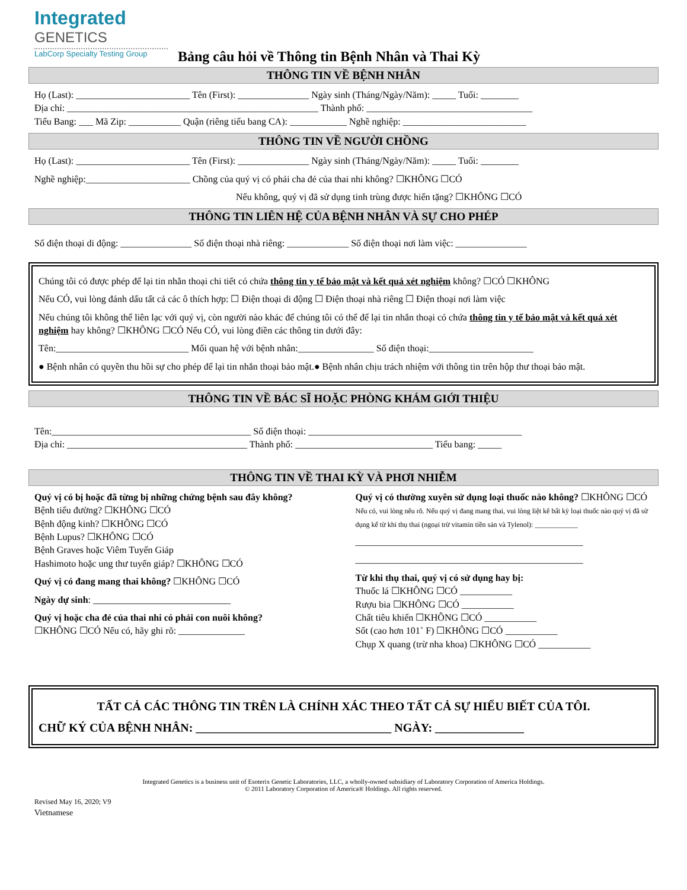Integrated
GENETICS
LabCorp Specialty Testing Group
Bảng câu hỏi về Thông tin Bệnh Nhân và Thai Kỳ
THÔNG TIN VỀ BỆNH NHÂN
Họ (Last): ________________________ Tên (First): _______________ Ngày sinh (Tháng/Ngày/Năm): _____ Tuổi: ________
Địa chỉ: _____________________________________________________ Thành phố: ___________________________________
Tiểu Bang: ___ Mã Zip: ___________ Quận (riêng tiểu bang CA): ____________ Nghề nghiệp: __________________________
THÔNG TIN VỀ NGƯỜI CHỒNG
Họ (Last): ________________________ Tên (First): _______________ Ngày sinh (Tháng/Ngày/Năm): _____ Tuổi: ________
Nghề nghiệp:______________________ Chồng của quý vị có phải cha đẻ của thai nhi không? ☐KHÔNG ☐CÓ
Nếu không, quý vị đã sử dụng tinh trùng được hiến tặng? ☐KHÔNG ☐CÓ
THÔNG TIN LIÊN HỆ CỦA BỆNH NHÂN VÀ SỰ CHO PHÉP
Số điện thoại di động: _______________ Số điện thoại nhà riêng: _____________ Số điện thoại nơi làm việc: _______________
Chúng tôi có được phép để lại tin nhắn thoại chi tiết có chứa thông tin y tế bảo mật và kết quả xét nghiệm không? ☐CÓ ☐KHÔNG
Nếu CÓ, vui lòng đánh dấu tất cả các ô thích hợp: ☐ Điện thoại di động ☐ Điện thoại nhà riêng ☐ Điện thoại nơi làm việc
Nếu chúng tôi không thể liên lạc với quý vị, còn người nào khác để chúng tôi có thể để lại tin nhắn thoại có chứa thông tin y tế bảo mật và kết quả xét nghiệm hay không? ☐KHÔNG ☐CÓ Nếu CÓ, vui lòng điền các thông tin dưới đây:
Tên:____________________________ Mối quan hệ với bệnh nhân:________________ Số điện thoại:______________________
● Bệnh nhân có quyền thu hồi sự cho phép để lại tin nhắn thoại bảo mật.● Bệnh nhân chịu trách nhiệm với thông tin trên hộp thư thoại bảo mật.
THÔNG TIN VỀ BÁC SĨ HOẶC PHÒNG KHÁM GIỚI THIỆU
Tên:__________________________________________ Số điện thoại: _____________________________________________
Địa chỉ: ______________________________________ Thành phố: _____________________________ Tiểu bang: _____
THÔNG TIN VỀ THAI KỲ VÀ PHƠI NHIỄM
Quý vị có bị hoặc đã từng bị những chứng bệnh sau đây không?
Bệnh tiểu đường? ☐KHÔNG ☐CÓ
Bệnh động kinh? ☐KHÔNG ☐CÓ
Bệnh Lupus? ☐KHÔNG ☐CÓ
Bệnh Graves hoặc Viêm Tuyến Giáp
Hashimoto hoặc ung thư tuyến giáp? ☐KHÔNG ☐CÓ
Quý vị có đang mang thai không? ☐KHÔNG ☐CÓ
Ngày dự sinh: _____________________________
Quý vị hoặc cha đẻ của thai nhi có phải con nuôi không?
☐KHÔNG ☐CÓ Nếu có, hãy ghi rõ: ______________
Quý vị có thường xuyên sử dụng loại thuốc nào không? ☐KHÔNG ☐CÓ
Nếu có, vui lòng nêu rõ. Nếu quý vị đang mang thai, vui lòng liệt kê bất kỳ loại thuốc nào quý vị đã sử dụng kể từ khi thụ thai (ngoại trừ vitamin tiền sản và Tylenol): ____________
________________________________________________
________________________________________________
Từ khi thụ thai, quý vị có sử dụng hay bị:
Thuốc lá ☐KHÔNG ☐CÓ ___________
Rượu bia ☐KHÔNG ☐CÓ ___________
Chất tiêu khiển ☐KHÔNG ☐CÓ ___________
Sốt (cao hơn 101˚ F) ☐KHÔNG ☐CÓ ___________
Chụp X quang (trừ nha khoa) ☐KHÔNG ☐CÓ ___________
TẤT CẢ CÁC THÔNG TIN TRÊN LÀ CHÍNH XÁC THEO TẤT CẢ SỰ HIỂU BIẾT CỦA TÔI.
CHỮ KÝ CỦA BỆNH NHÂN: _________________________________ NGÀY: _______________
Integrated Genetics is a business unit of Esoterix Genetic Laboratories, LLC, a wholly-owned subsidiary of Laboratory Corporation of America Holdings.
© 2011 Laboratory Corporation of America® Holdings. All rights reserved.
Revised May 16, 2020; V9
Vietnamese